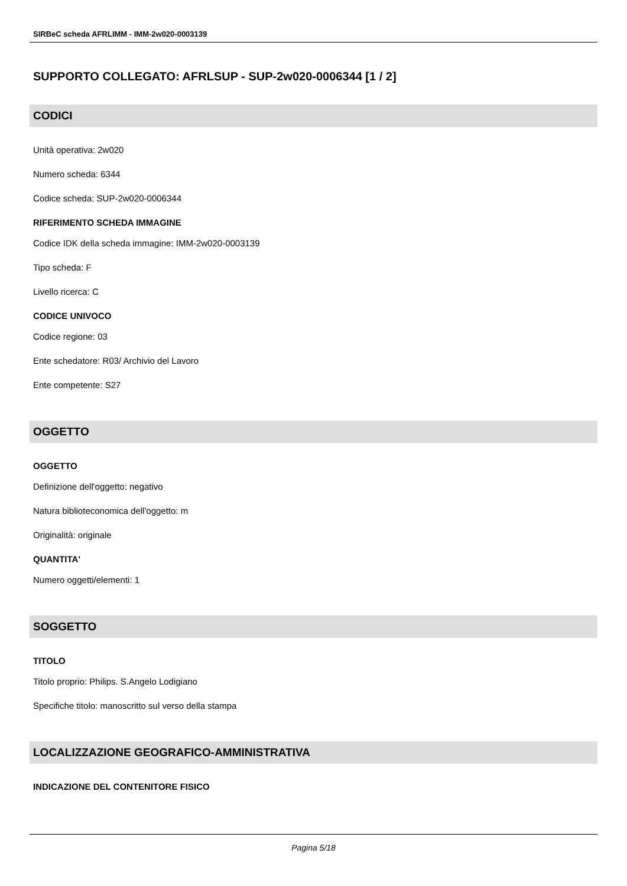SIRBeC scheda AFRLIMM - IMM-2w020-0003139
SUPPORTO COLLEGATO: AFRLSUP - SUP-2w020-0006344 [1 / 2]
CODICI
Unità operativa: 2w020
Numero scheda: 6344
Codice scheda: SUP-2w020-0006344
RIFERIMENTO SCHEDA IMMAGINE
Codice IDK della scheda immagine: IMM-2w020-0003139
Tipo scheda: F
Livello ricerca: C
CODICE UNIVOCO
Codice regione: 03
Ente schedatore: R03/ Archivio del Lavoro
Ente competente: S27
OGGETTO
OGGETTO
Definizione dell'oggetto: negativo
Natura biblioteconomica dell'oggetto: m
Originalità: originale
QUANTITA'
Numero oggetti/elementi: 1
SOGGETTO
TITOLO
Titolo proprio: Philips. S.Angelo Lodigiano
Specifiche titolo: manoscritto sul verso della stampa
LOCALIZZAZIONE GEOGRAFICO-AMMINISTRATIVA
INDICAZIONE DEL CONTENITORE FISICO
Pagina 5/18